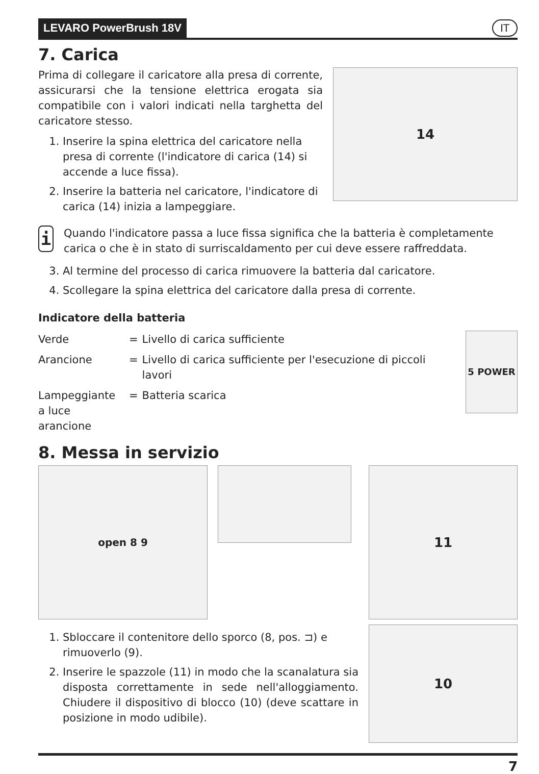LEVARO PowerBrush 18V IT
7. Carica
Prima di collegare il caricatore alla presa di corrente, assicurarsi che la tensione elettrica erogata sia compatibile con i valori indicati nella targhetta del caricatore stesso.
1. Inserire la spina elettrica del caricatore nella presa di corrente (l'indicatore di carica (14) si accende a luce fissa).
2. Inserire la batteria nel caricatore, l'indicatore di carica (14) inizia a lampeggiare.
14
i
Quando l'indicatore passa a luce fissa significa che la batteria è completamente carica o che è in stato di surriscaldamento per cui deve essere raffreddata.
3. Al termine del processo di carica rimuovere la batteria dal caricatore.
4. Scollegare la spina elettrica del caricatore dalla presa di corrente.
Indicatore della batteria
| Verde | = | Livello di carica sufficiente |
| Arancione | = | Livello di carica sufficiente per l'esecuzione di piccoli lavori |
| Lampeggiante a luce arancione | = | Batteria scarica |
5 POWER
8. Messa in servizio
open 8 9
1. Sbloccare il contenitore dello sporco (8, pos. ⊐) e rimuoverlo (9).
2. Inserire le spazzole (11) in modo che la scanalatura sia disposta correttamente in sede nell'alloggiamento. Chiudere il dispositivo di blocco (10) (deve scattare in posizione in modo udibile).
11
10
7